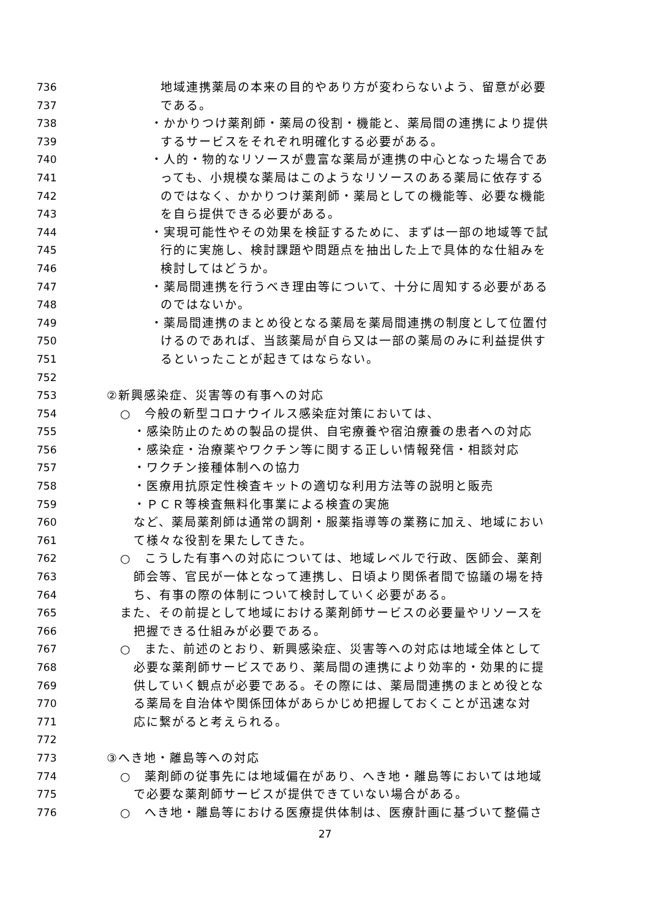736 地域連携薬局の本来の目的やあり方が変わらないよう、留意が必要
737 である。
738 ・かかりつけ薬剤師・薬局の役割・機能と、薬局間の連携により提供
739 するサービスをそれぞれ明確化する必要がある。
740 ・人的・物的なリソースが豊富な薬局が連携の中心となった場合であ
741 っても、小規模な薬局はこのようなリソースのある薬局に依存する
742 のではなく、かかりつけ薬剤師・薬局としての機能等、必要な機能
743 を自ら提供できる必要がある。
744 ・実現可能性やその効果を検証するために、まずは一部の地域等で試
745 行的に実施し、検討課題や問題点を抽出した上で具体的な仕組みを
746 検討してはどうか。
747 ・薬局間連携を行うべき理由等について、十分に周知する必要がある
748 のではないか。
749 ・薬局間連携のまとめ役となる薬局を薬局間連携の制度として位置付
750 けるのであれば、当該薬局が自ら又は一部の薬局のみに利益提供す
751 るといったことが起きてはならない。
752
753 ②新興感染症、災害等の有事への対応
754 ○　今般の新型コロナウイルス感染症対策においては、
755 ・感染防止のための製品の提供、自宅療養や宿泊療養の患者への対応
756 ・感染症・治療薬やワクチン等に関する正しい情報発信・相談対応
757 ・ワクチン接種体制への協力
758 ・医療用抗原定性検査キットの適切な利用方法等の説明と販売
759 ・ＰＣＲ等検査無料化事業による検査の実施
760 など、薬局薬剤師は通常の調剤・服薬指導等の業務に加え、地域におい
761 て様々な役割を果たしてきた。
762 ○　こうした有事への対応については、地域レベルで行政、医師会、薬剤
763 師会等、官民が一体となって連携し、日頃より関係者間で協議の場を持
764 ち、有事の際の体制について検討していく必要がある。
765 また、その前提として地域における薬剤師サービスの必要量やリソースを
766 把握できる仕組みが必要である。
767 ○　また、前述のとおり、新興感染症、災害等への対応は地域全体として
768 必要な薬剤師サービスであり、薬局間の連携により効率的・効果的に提
769 供していく観点が必要である。その際には、薬局間連携のまとめ役とな
770 る薬局を自治体や関係団体があらかじめ把握しておくことが迅速な対
771 応に繋がると考えられる。
772
773 ③へき地・離島等への対応
774 ○　薬剤師の従事先には地域偏在があり、へき地・離島等においては地域
775 で必要な薬剤師サービスが提供できていない場合がある。
776 ○　へき地・離島等における医療提供体制は、医療計画に基づいて整備さ
27